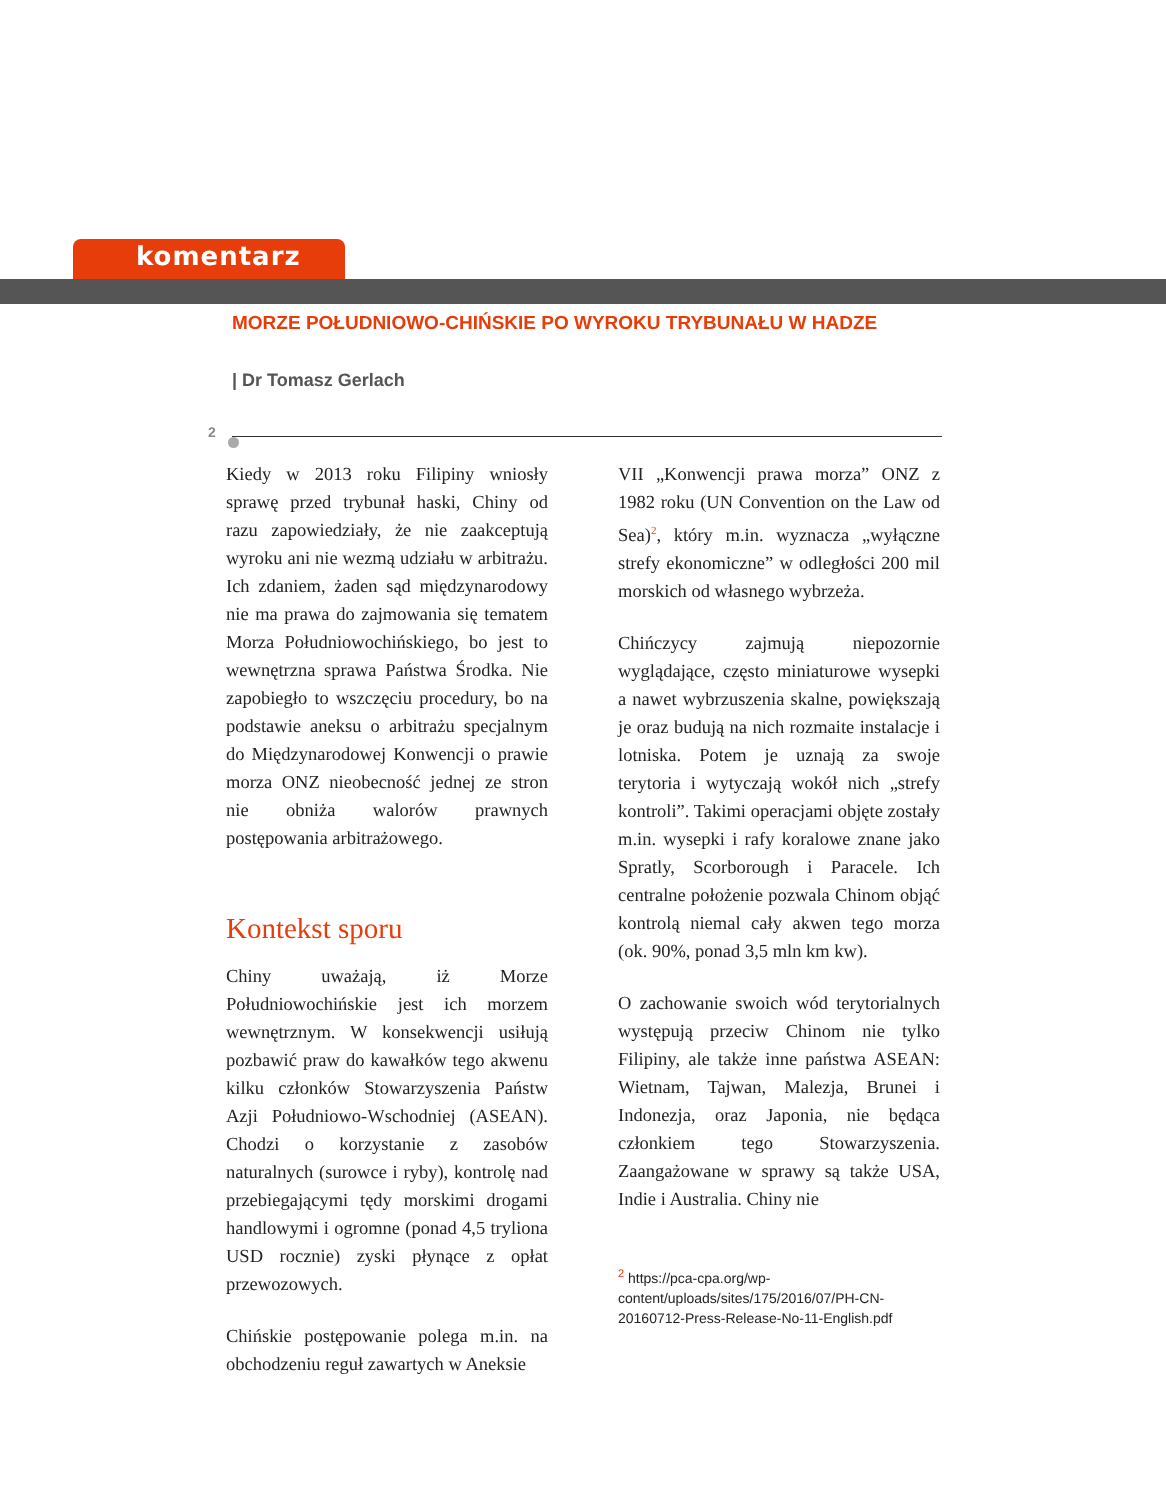komentarz
MORZE POŁUDNIOWO-CHIŃSKIE PO WYROKU TRYBUNAŁU W HADZE
| Dr Tomasz Gerlach
2
Kiedy w 2013 roku Filipiny wniosły sprawę przed trybunał haski, Chiny od razu zapowiedziały, że nie zaakceptują wyroku ani nie wezmą udziału w arbitrażu. Ich zdaniem, żaden sąd międzynarodowy nie ma prawa do zajmowania się tematem Morza Południowochińskiego, bo jest to wewnętrzna sprawa Państwa Środka. Nie zapobiegło to wszczęciu procedury, bo na podstawie aneksu o arbitrażu specjalnym do Międzynarodowej Konwencji o prawie morza ONZ nieobecność jednej ze stron nie obniża walorów prawnych postępowania arbitrażowego.
Kontekst sporu
Chiny uważają, iż Morze Południowochińskie jest ich morzem wewnętrznym. W konsekwencji usiłują pozbawić praw do kawałków tego akwenu kilku członków Stowarzyszenia Państw Azji Południowo-Wschodniej (ASEAN). Chodzi o korzystanie z zasobów naturalnych (surowce i ryby), kontrolę nad przebiegającymi tędy morskimi drogami handlowymi i ogromne (ponad 4,5 tryliona USD rocznie) zyski płynące z opłat przewozowych.
Chińskie postępowanie polega m.in. na obchodzeniu reguł zawartych w Aneksie
VII „Konwencji prawa morza” ONZ z 1982 roku (UN Convention on the Law od Sea)<sup>2</sup>, który m.in. wyznacza „wyłączne strefy ekonomiczne” w odległości 200 mil morskich od własnego wybrzeża.
Chińczycy zajmują niepozornie wyglądające, często miniaturowe wysepki a nawet wybrzuszenia skalne, powiększają je oraz budują na nich rozmaite instalacje i lotniska. Potem je uznają za swoje terytoria i wytyczają wokół nich „strefy kontroli”. Takimi operacjami objęte zostały m.in. wysepki i rafy koralowe znane jako Spratly, Scorborough i Paracele. Ich centralne położenie pozwala Chinom objąć kontrolą niemal cały akwen tego morza (ok. 90%, ponad 3,5 mln km kw).
O zachowanie swoich wód terytorialnych występują przeciw Chinom nie tylko Filipiny, ale także inne państwa ASEAN: Wietnam, Tajwan, Malezja, Brunei i Indonezja, oraz Japonia, nie będąca członkiem tego Stowarzyszenia. Zaangażowane w sprawy są także USA, Indie i Australia. Chiny nie
<sup>2</sup> https://pca-cpa.org/wp-content/uploads/sites/175/2016/07/PH-CN-20160712-Press-Release-No-11-English.pdf